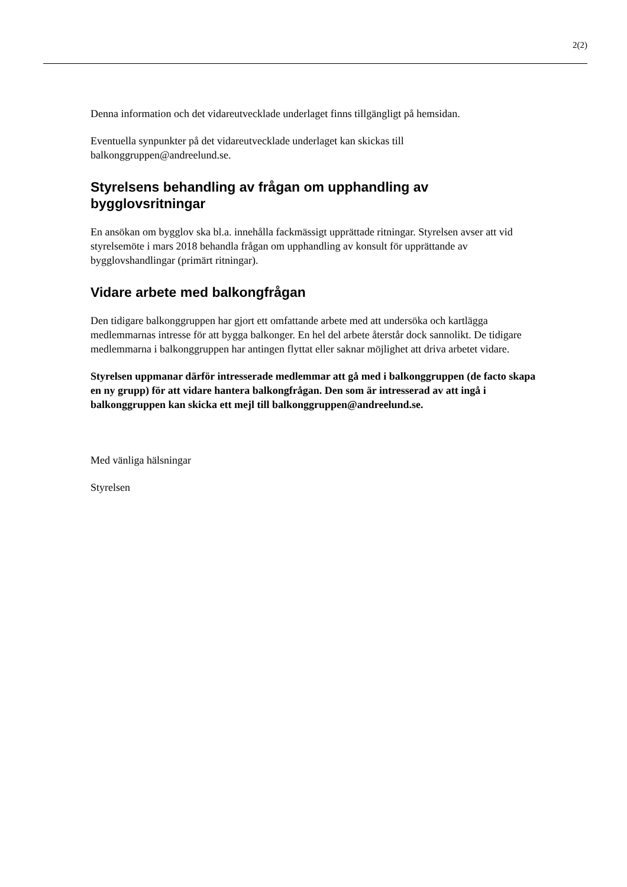2(2)
Denna information och det vidareutvecklade underlaget finns tillgängligt på hemsidan.
Eventuella synpunkter på det vidareutvecklade underlaget kan skickas till balkonggruppen@andreelund.se.
Styrelsens behandling av frågan om upphandling av bygglovsritningar
En ansökan om bygglov ska bl.a. innehålla fackmässigt upprättade ritningar. Styrelsen avser att vid styrelsemöte i mars 2018 behandla frågan om upphandling av konsult för upprättande av bygglovshandlingar (primärt ritningar).
Vidare arbete med balkongfrågan
Den tidigare balkonggruppen har gjort ett omfattande arbete med att undersöka och kartlägga medlemmarnas intresse för att bygga balkonger. En hel del arbete återstår dock sannolikt. De tidigare medlemmarna i balkonggruppen har antingen flyttat eller saknar möjlighet att driva arbetet vidare.
Styrelsen uppmanar därför intresserade medlemmar att gå med i balkonggruppen (de facto skapa en ny grupp) för att vidare hantera balkongfrågan. Den som är intresserad av att ingå i balkonggruppen kan skicka ett mejl till balkonggruppen@andreelund.se.
Med vänliga hälsningar
Styrelsen